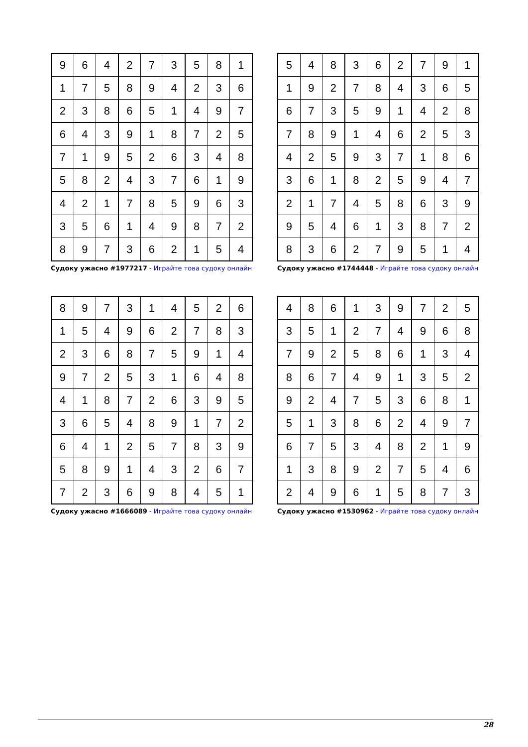| 9 | 6 | 4 | 2 | 7 | 3 | 5 | 8 | 1 |
| 1 | 7 | 5 | 8 | 9 | 4 | 2 | 3 | 6 |
| 2 | 3 | 8 | 6 | 5 | 1 | 4 | 9 | 7 |
| 6 | 4 | 3 | 9 | 1 | 8 | 7 | 2 | 5 |
| 7 | 1 | 9 | 5 | 2 | 6 | 3 | 4 | 8 |
| 5 | 8 | 2 | 4 | 3 | 7 | 6 | 1 | 9 |
| 4 | 2 | 1 | 7 | 8 | 5 | 9 | 6 | 3 |
| 3 | 5 | 6 | 1 | 4 | 9 | 8 | 7 | 2 |
| 8 | 9 | 7 | 3 | 6 | 2 | 1 | 5 | 4 |
Судоку ужасно #1977217 - Играйте това судоку онлайн
| 5 | 4 | 8 | 3 | 6 | 2 | 7 | 9 | 1 |
| 1 | 9 | 2 | 7 | 8 | 4 | 3 | 6 | 5 |
| 6 | 7 | 3 | 5 | 9 | 1 | 4 | 2 | 8 |
| 7 | 8 | 9 | 1 | 4 | 6 | 2 | 5 | 3 |
| 4 | 2 | 5 | 9 | 3 | 7 | 1 | 8 | 6 |
| 3 | 6 | 1 | 8 | 2 | 5 | 9 | 4 | 7 |
| 2 | 1 | 7 | 4 | 5 | 8 | 6 | 3 | 9 |
| 9 | 5 | 4 | 6 | 1 | 3 | 8 | 7 | 2 |
| 8 | 3 | 6 | 2 | 7 | 9 | 5 | 1 | 4 |
Судоку ужасно #1744448 - Играйте това судоку онлайн
| 8 | 9 | 7 | 3 | 1 | 4 | 5 | 2 | 6 |
| 1 | 5 | 4 | 9 | 6 | 2 | 7 | 8 | 3 |
| 2 | 3 | 6 | 8 | 7 | 5 | 9 | 1 | 4 |
| 9 | 7 | 2 | 5 | 3 | 1 | 6 | 4 | 8 |
| 4 | 1 | 8 | 7 | 2 | 6 | 3 | 9 | 5 |
| 3 | 6 | 5 | 4 | 8 | 9 | 1 | 7 | 2 |
| 6 | 4 | 1 | 2 | 5 | 7 | 8 | 3 | 9 |
| 5 | 8 | 9 | 1 | 4 | 3 | 2 | 6 | 7 |
| 7 | 2 | 3 | 6 | 9 | 8 | 4 | 5 | 1 |
Судоку ужасно #1666089 - Играйте това судоку онлайн
| 4 | 8 | 6 | 1 | 3 | 9 | 7 | 2 | 5 |
| 3 | 5 | 1 | 2 | 7 | 4 | 9 | 6 | 8 |
| 7 | 9 | 2 | 5 | 8 | 6 | 1 | 3 | 4 |
| 8 | 6 | 7 | 4 | 9 | 1 | 3 | 5 | 2 |
| 9 | 2 | 4 | 7 | 5 | 3 | 6 | 8 | 1 |
| 5 | 1 | 3 | 8 | 6 | 2 | 4 | 9 | 7 |
| 6 | 7 | 5 | 3 | 4 | 8 | 2 | 1 | 9 |
| 1 | 3 | 8 | 9 | 2 | 7 | 5 | 4 | 6 |
| 2 | 4 | 9 | 6 | 1 | 5 | 8 | 7 | 3 |
Судоку ужасно #1530962 - Играйте това судоку онлайн
28